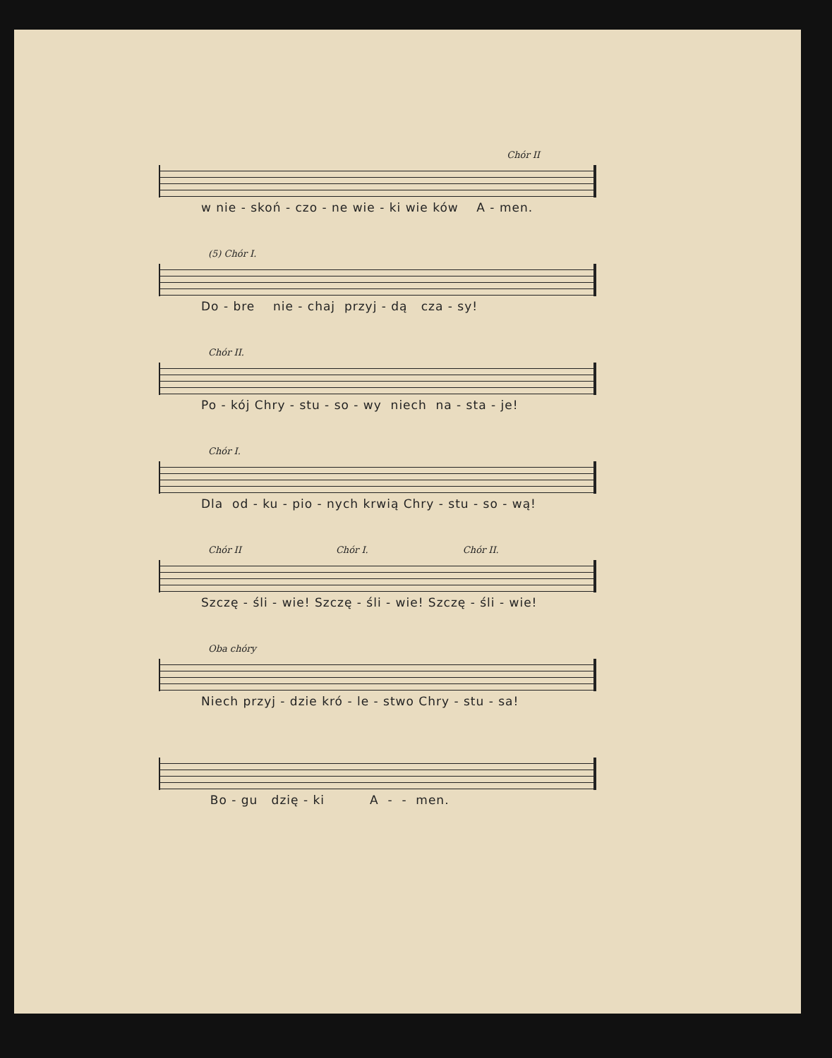Chór II
w nie - skoń - czo - ne wie - ki wie ków A - men.
(5) Chór I.
Do - bre nie - chaj przyj - dą cza - sy!
Chór II.
Po - kój Chry - stu - so - wy niech na - sta - je!
Chór I.
Dla od - ku - pio - nych krwią Chry - stu - so - wą!
Chór II Chór I. Chór II.
Szczę - śli - wie! Szczę - śli - wie! Szczę - śli - wie!
Oba chóry
Niech przyj - dzie kró - le - stwo Chry - stu - sa!
Bo - gu dzię - ki A - - men.